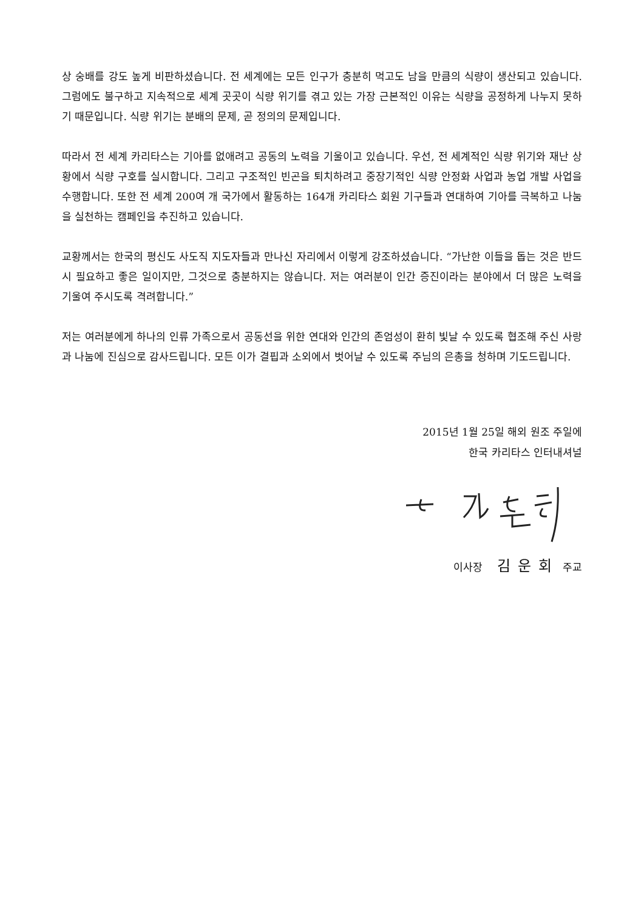상 숭배를 강도 높게 비판하셨습니다. 전 세계에는 모든 인구가 충분히 먹고도 남을 만큼의 식량이 생산되고 있습니다. 그럼에도 불구하고 지속적으로 세계 곳곳이 식량 위기를 겪고 있는 가장 근본적인 이유는 식량을 공정하게 나누지 못하기 때문입니다. 식량 위기는 분배의 문제, 곧 정의의 문제입니다.
따라서 전 세계 카리타스는 기아를 없애려고 공동의 노력을 기울이고 있습니다. 우선, 전 세계적인 식량 위기와 재난 상황에서 식량 구호를 실시합니다. 그리고 구조적인 빈곤을 퇴치하려고 중장기적인 식량 안정화 사업과 농업 개발 사업을 수행합니다. 또한 전 세계 200여 개 국가에서 활동하는 164개 카리타스 회원 기구들과 연대하여 기아를 극복하고 나눔을 실천하는 캠페인을 추진하고 있습니다.
교황께서는 한국의 평신도 사도직 지도자들과 만나신 자리에서 이렇게 강조하셨습니다. “가난한 이들을 돕는 것은 반드시 필요하고 좋은 일이지만, 그것으로 충분하지는 않습니다. 저는 여러분이 인간 증진이라는 분야에서 더 많은 노력을 기울여 주시도록 격려합니다.”
저는 여러분에게 하나의 인류 가족으로서 공동선을 위한 연대와 인간의 존엄성이 환히 빛날 수 있도록 협조해 주신 사랑과 나눔에 진심으로 감사드립니다. 모든 이가 결핍과 소외에서 벗어날 수 있도록 주님의 은총을 청하며 기도드립니다.
2015년 1월 25일 해외 원조 주일에
한국 카리타스 인터내셔널
이사장 김운회 주교